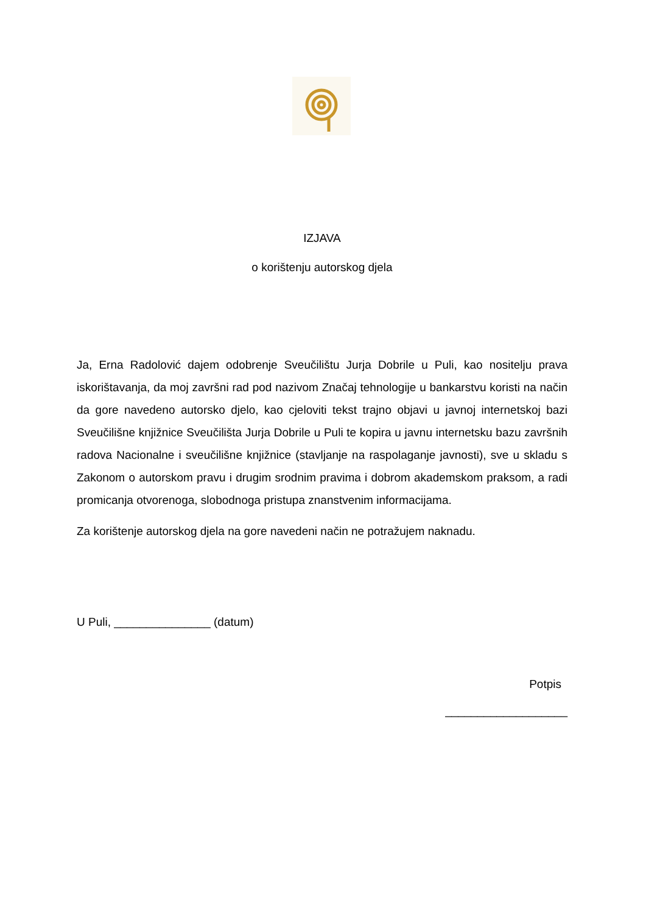IZJAVA
o korištenju autorskog djela
Ja, Erna Radolović dajem odobrenje Sveučilištu Jurja Dobrile u Puli, kao nositelju prava iskorištavanja, da moj završni rad pod nazivom Značaj tehnologije u bankarstvu koristi na način da gore navedeno autorsko djelo, kao cjeloviti tekst trajno objavi u javnoj internetskoj bazi Sveučilišne knjižnice Sveučilišta Jurja Dobrile u Puli te kopira u javnu internetsku bazu završnih radova Nacionalne i sveučilišne knjižnice (stavljanje na raspolaganje javnosti), sve u skladu s Zakonom o autorskom pravu i drugim srodnim pravima i dobrom akademskom praksom, a radi promicanja otvorenoga, slobodnoga pristupa znanstvenim informacijama.
Za korištenje autorskog djela na gore navedeni način ne potražujem naknadu.
U Puli, _______________ (datum)
Potpis
___________________